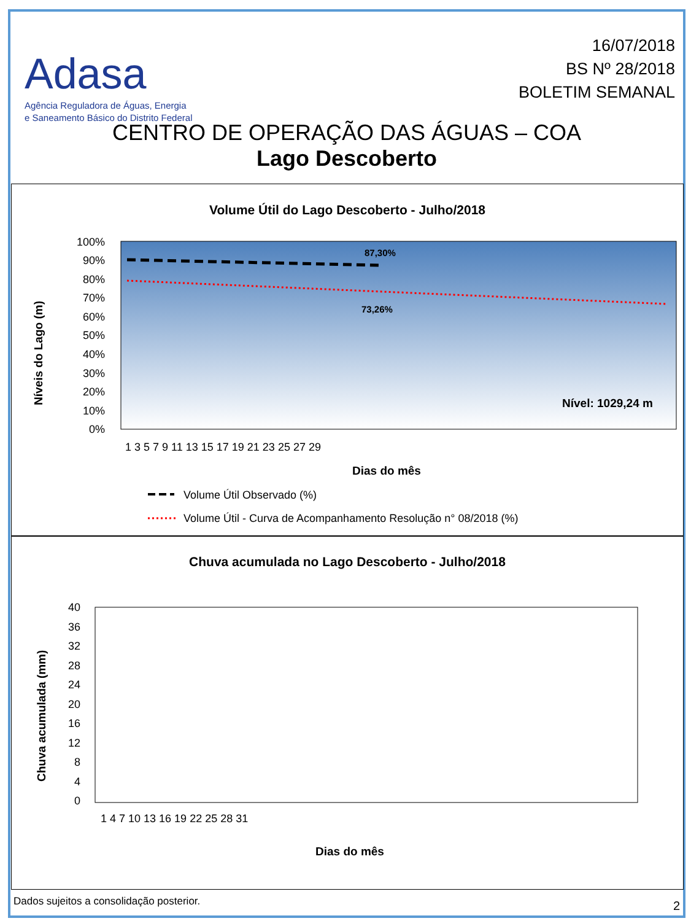Adasa
Agência Reguladora de Águas, Energia
e Saneamento Básico do Distrito Federal
16/07/2018
BS Nº 28/2018
BOLETIM SEMANAL
CENTRO DE OPERAÇÃO DAS ÁGUAS – COA
Lago Descoberto
Volume Útil do Lago Descoberto - Julho/2018
87,30%
73,26%
Nível: 1029,24 m
100%
90%
80%
70%
60%
50%
40%
30%
20%
10%
0%
1 3 5 7 9 11 13 15 17 19 21 23 25 27 29
Dias do mês
Níveis do Lago (m)
Volume Útil Observado (%)
Volume Útil - Curva de Acompanhamento Resolução n° 08/2018 (%)
Chuva acumulada no Lago Descoberto - Julho/2018
40
36
32
28
24
20
16
12
8
4
0
1 4 7 10 13 16 19 22 25 28 31
Dias do mês
Chuva acumulada (mm)
Dados sujeitos a consolidação posterior.
2